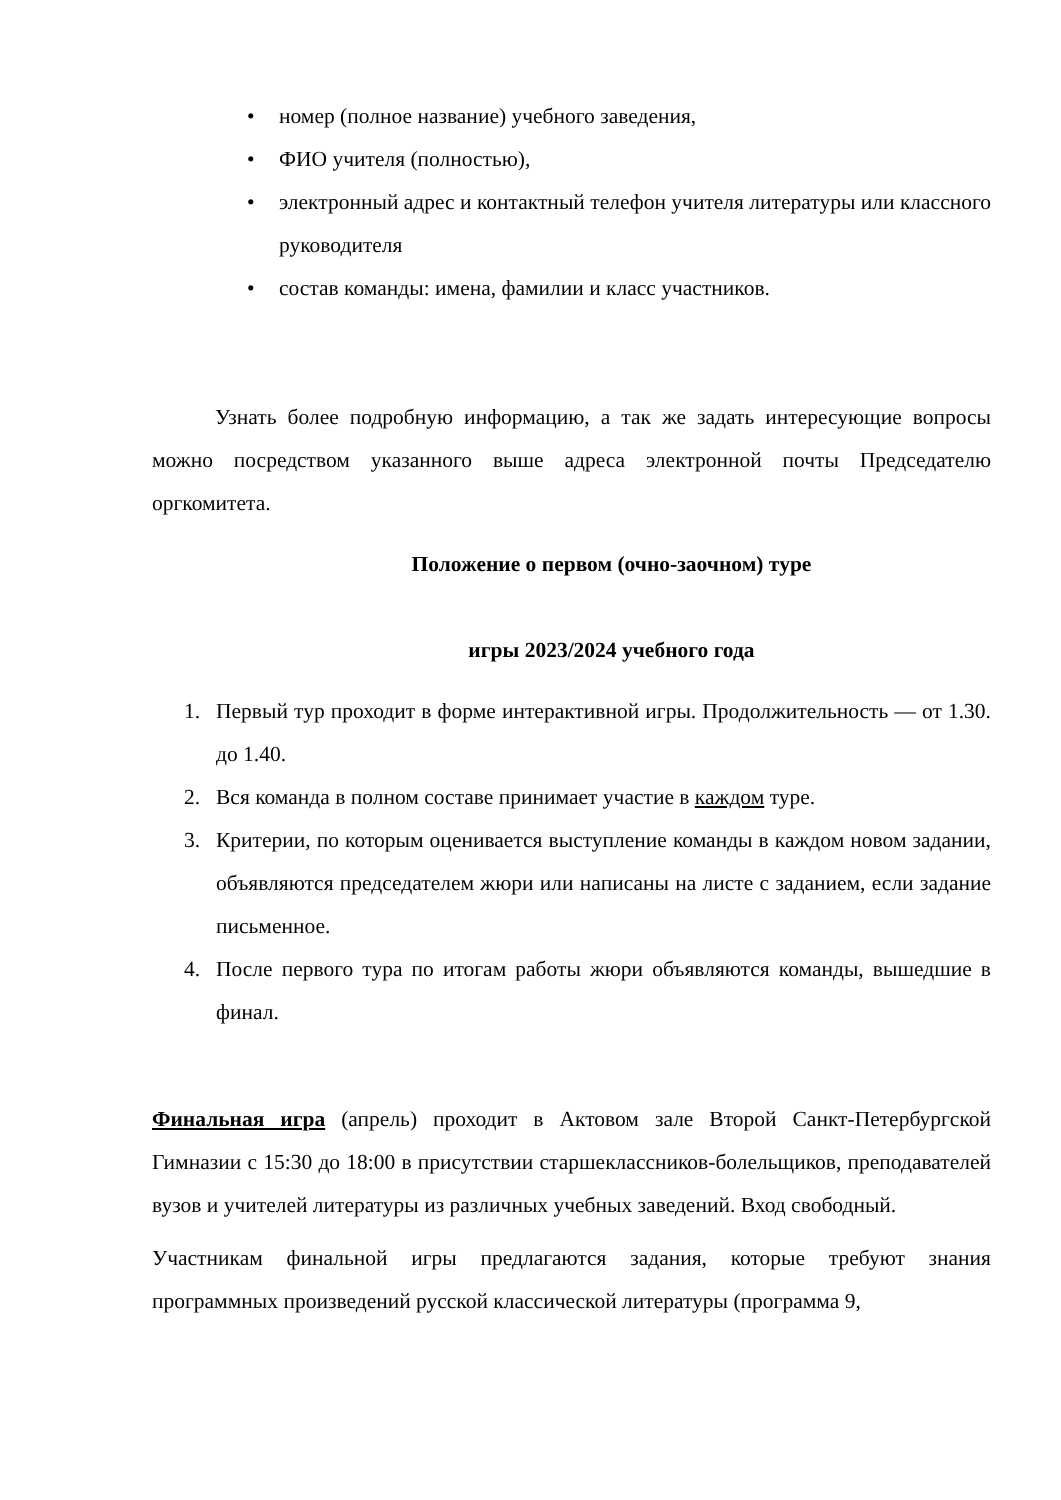• номер (полное название) учебного заведения,
• ФИО учителя (полностью),
• электронный адрес и контактный телефон учителя литературы или классного руководителя
• состав команды: имена, фамилии и класс участников.
Узнать более подробную информацию, а так же задать интересующие вопросы можно посредством указанного выше адреса электронной почты Председателю оргкомитета.
Положение о первом (очно-заочном) туре
игры 2023/2024 учебного года
1. Первый тур проходит в форме интерактивной игры. Продолжительность — от 1.30. до 1.40.
2. Вся команда в полном составе принимает участие в каждом туре.
3. Критерии, по которым оценивается выступление команды в каждом новом задании, объявляются председателем жюри или написаны на листе с заданием, если задание письменное.
4. После первого тура по итогам работы жюри объявляются команды, вышедшие в финал.
Финальная игра (апрель) проходит в Актовом зале Второй Санкт-Петербургской Гимназии с 15:30 до 18:00 в присутствии старшеклассников-болельщиков, преподавателей вузов и учителей литературы из различных учебных заведений. Вход свободный.
Участникам финальной игры предлагаются задания, которые требуют знания программных произведений русской классической литературы (программа 9,